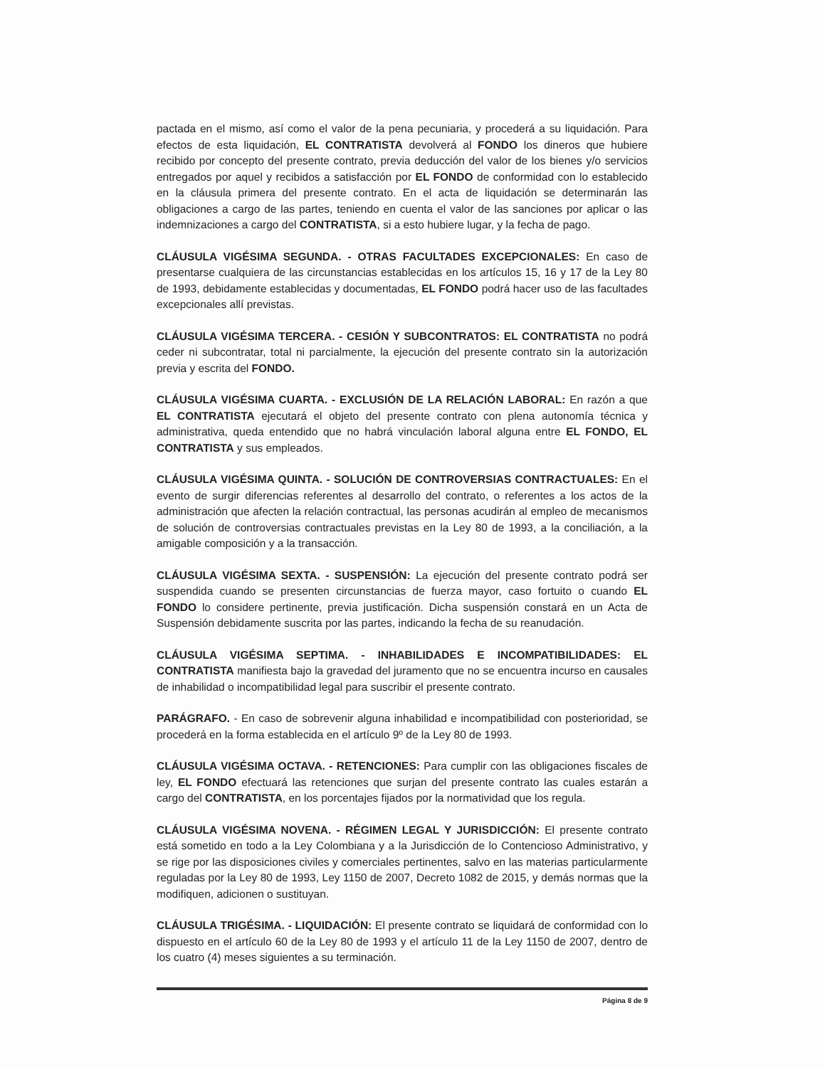pactada en el mismo, así como el valor de la pena pecuniaria, y procederá a su liquidación. Para efectos de esta liquidación, EL CONTRATISTA devolverá al FONDO los dineros que hubiere recibido por concepto del presente contrato, previa deducción del valor de los bienes y/o servicios entregados por aquel y recibidos a satisfacción por EL FONDO de conformidad con lo establecido en la cláusula primera del presente contrato. En el acta de liquidación se determinarán las obligaciones a cargo de las partes, teniendo en cuenta el valor de las sanciones por aplicar o las indemnizaciones a cargo del CONTRATISTA, si a esto hubiere lugar, y la fecha de pago.
CLÁUSULA VIGÉSIMA SEGUNDA. - OTRAS FACULTADES EXCEPCIONALES: En caso de presentarse cualquiera de las circunstancias establecidas en los artículos 15, 16 y 17 de la Ley 80 de 1993, debidamente establecidas y documentadas, EL FONDO podrá hacer uso de las facultades excepcionales allí previstas.
CLÁUSULA VIGÉSIMA TERCERA. - CESIÓN Y SUBCONTRATOS: EL CONTRATISTA no podrá ceder ni subcontratar, total ni parcialmente, la ejecución del presente contrato sin la autorización previa y escrita del FONDO.
CLÁUSULA VIGÉSIMA CUARTA. - EXCLUSIÓN DE LA RELACIÓN LABORAL: En razón a que EL CONTRATISTA ejecutará el objeto del presente contrato con plena autonomía técnica y administrativa, queda entendido que no habrá vinculación laboral alguna entre EL FONDO, EL CONTRATISTA y sus empleados.
CLÁUSULA VIGÉSIMA QUINTA. - SOLUCIÓN DE CONTROVERSIAS CONTRACTUALES: En el evento de surgir diferencias referentes al desarrollo del contrato, o referentes a los actos de la administración que afecten la relación contractual, las personas acudirán al empleo de mecanismos de solución de controversias contractuales previstas en la Ley 80 de 1993, a la conciliación, a la amigable composición y a la transacción.
CLÁUSULA VIGÉSIMA SEXTA. - SUSPENSIÓN: La ejecución del presente contrato podrá ser suspendida cuando se presenten circunstancias de fuerza mayor, caso fortuito o cuando EL FONDO lo considere pertinente, previa justificación. Dicha suspensión constará en un Acta de Suspensión debidamente suscrita por las partes, indicando la fecha de su reanudación.
CLÁUSULA VIGÉSIMA SEPTIMA. - INHABILIDADES E INCOMPATIBILIDADES: EL CONTRATISTA manifiesta bajo la gravedad del juramento que no se encuentra incurso en causales de inhabilidad o incompatibilidad legal para suscribir el presente contrato.
PARÁGRAFO. - En caso de sobrevenir alguna inhabilidad e incompatibilidad con posterioridad, se procederá en la forma establecida en el artículo 9º de la Ley 80 de 1993.
CLÁUSULA VIGÉSIMA OCTAVA. - RETENCIONES: Para cumplir con las obligaciones fiscales de ley, EL FONDO efectuará las retenciones que surjan del presente contrato las cuales estarán a cargo del CONTRATISTA, en los porcentajes fijados por la normatividad que los regula.
CLÁUSULA VIGÉSIMA NOVENA. - RÉGIMEN LEGAL Y JURISDICCIÓN: El presente contrato está sometido en todo a la Ley Colombiana y a la Jurisdicción de lo Contencioso Administrativo, y se rige por las disposiciones civiles y comerciales pertinentes, salvo en las materias particularmente reguladas por la Ley 80 de 1993, Ley 1150 de 2007, Decreto 1082 de 2015, y demás normas que la modifiquen, adicionen o sustituyan.
CLÁUSULA TRIGÉSIMA. - LIQUIDACIÓN: El presente contrato se liquidará de conformidad con lo dispuesto en el artículo 60 de la Ley 80 de 1993 y el artículo 11 de la Ley 1150 de 2007, dentro de los cuatro (4) meses siguientes a su terminación.
Página 8 de 9